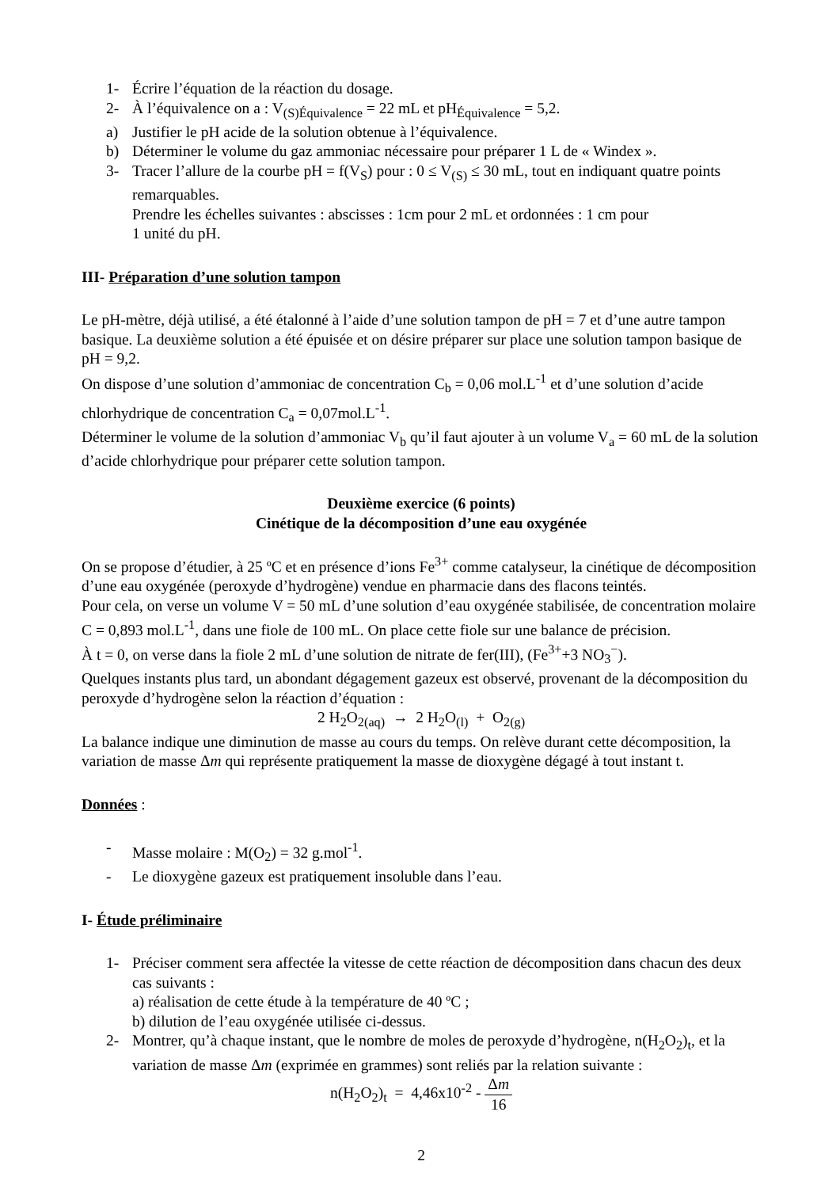1- Écrire l’équation de la réaction du dosage.
2- À l’équivalence on a : V<sub>(S)Équivalence</sub> = 22 mL et pH<sub>Équivalence</sub> = 5,2.
a) Justifier le pH acide de la solution obtenue à l’équivalence.
b) Déterminer le volume du gaz ammoniac nécessaire pour préparer 1 L de « Windex ».
3- Tracer l’allure de la courbe pH = f(V<sub>S</sub>) pour : 0 ≤ V<sub>(S)</sub> ≤ 30 mL, tout en indiquant quatre points remarquables.
Prendre les échelles suivantes : abscisses : 1cm pour 2 mL et ordonnées : 1 cm pour
1 unité du pH.
III- Préparation d’une solution tampon
Le pH-mètre, déjà utilisé, a été étalonné à l’aide d’une solution tampon de pH = 7 et d’une autre tampon basique. La deuxième solution a été épuisée et on désire préparer sur place une solution tampon basique de pH = 9,2.
On dispose d’une solution d’ammoniac de concentration C<sub>b</sub> = 0,06 mol.L<sup>-1</sup> et d’une solution d’acide chlorhydrique de concentration C<sub>a</sub> = 0,07mol.L<sup>-1</sup>.
Déterminer le volume de la solution d’ammoniac V<sub>b</sub> qu’il faut ajouter à un volume V<sub>a</sub> = 60 mL de la solution d’acide chlorhydrique pour préparer cette solution tampon.
Deuxième exercice (6 points)
Cinétique de la décomposition d’une eau oxygénée
On se propose d’étudier, à 25 ºC et en présence d’ions Fe<sup>3+</sup> comme catalyseur, la cinétique de décomposition d’une eau oxygénée (peroxyde d’hydrogène) vendue en pharmacie dans des flacons teintés.
Pour cela, on verse un volume V = 50 mL d’une solution d’eau oxygénée stabilisée, de concentration molaire C = 0,893 mol.L<sup>-1</sup>, dans une fiole de 100 mL. On place cette fiole sur une balance de précision.
À t = 0, on verse dans la fiole 2 mL d’une solution de nitrate de fer(III), (Fe<sup>3+</sup>+3 NO<sub>3</sub><sup>−</sup>).
Quelques instants plus tard, un abondant dégagement gazeux est observé, provenant de la décomposition du peroxyde d’hydrogène selon la réaction d’équation :
2 H<sub>2</sub>O<sub>2(aq)</sub> → 2 H<sub>2</sub>O<sub>(l)</sub> + O<sub>2(g)</sub>
La balance indique une diminution de masse au cours du temps. On relève durant cette décomposition, la variation de masse Δm qui représente pratiquement la masse de dioxygène dégagé à tout instant t.
Données :
- Masse molaire : M(O<sub>2</sub>) = 32 g.mol<sup>-1</sup>.
- Le dioxygène gazeux est pratiquement insoluble dans l’eau.
I- Étude préliminaire
1- Préciser comment sera affectée la vitesse de cette réaction de décomposition dans chacun des deux cas suivants :
a) réalisation de cette étude à la température de 40 ºC ;
b) dilution de l’eau oxygénée utilisée ci-dessus.
2- Montrer, qu’à chaque instant, que le nombre de moles de peroxyde d’hydrogène, n(H<sub>2</sub>O<sub>2</sub>)<sub>t</sub>, et la variation de masse Δm (exprimée en grammes) sont reliés par la relation suivante :
n(H<sub>2</sub>O<sub>2</sub>)<sub>t</sub> = 4,46x10<sup>-2</sup> - Δm 16
2